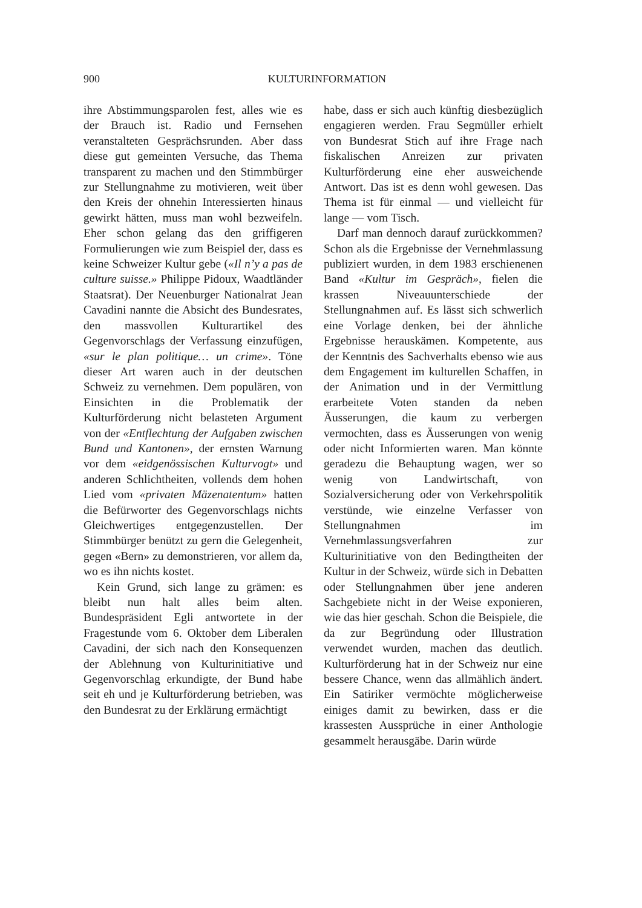900 KULTURINFORMATION
ihre Abstimmungsparolen fest, alles wie es der Brauch ist. Radio und Fernsehen veranstalteten Gesprächsrunden. Aber dass diese gut gemeinten Versuche, das Thema transparent zu machen und den Stimmbürger zur Stellungnahme zu motivieren, weit über den Kreis der ohnehin Interessierten hinaus gewirkt hätten, muss man wohl bezweifeln. Eher schon gelang das den griffigeren Formulierungen wie zum Beispiel der, dass es keine Schweizer Kultur gebe («Il n’y a pas de culture suisse.» Philippe Pidoux, Waadtländer Staatsrat). Der Neuenburger Nationalrat Jean Cavadini nannte die Absicht des Bundesrates, den massvollen Kulturartikel des Gegenvorschlags der Verfassung einzufügen, «sur le plan politique… un crime». Töne dieser Art waren auch in der deutschen Schweiz zu vernehmen. Dem populären, von Einsichten in die Problematik der Kulturförderung nicht belasteten Argument von der «Entflechtung der Aufgaben zwischen Bund und Kantonen», der ernsten Warnung vor dem «eidgenössischen Kulturvogt» und anderen Schlichtheiten, vollends dem hohen Lied vom «privaten Mäzenatentum» hatten die Befürworter des Gegenvorschlags nichts Gleichwertiges entgegenzustellen. Der Stimmbürger benützt zu gern die Gelegenheit, gegen «Bern» zu demonstrieren, vor allem da, wo es ihn nichts kostet.
Kein Grund, sich lange zu grämen: es bleibt nun halt alles beim alten. Bundespräsident Egli antwortete in der Fragestunde vom 6. Oktober dem Liberalen Cavadini, der sich nach den Konsequenzen der Ablehnung von Kulturinitiative und Gegenvorschlag erkundigte, der Bund habe seit eh und je Kulturförderung betrieben, was den Bundesrat zu der Erklärung ermächtigt
habe, dass er sich auch künftig diesbezüglich engagieren werden. Frau Segmüller erhielt von Bundesrat Stich auf ihre Frage nach fiskalischen Anreizen zur privaten Kulturförderung eine eher ausweichende Antwort. Das ist es denn wohl gewesen. Das Thema ist für einmal — und vielleicht für lange — vom Tisch.
Darf man dennoch darauf zurückkommen? Schon als die Ergebnisse der Vernehmlassung publiziert wurden, in dem 1983 erschienenen Band «Kultur im Gespräch», fielen die krassen Niveauunterschiede der Stellungnahmen auf. Es lässt sich schwerlich eine Vorlage denken, bei der ähnliche Ergebnisse herauskämen. Kompetente, aus der Kenntnis des Sachverhalts ebenso wie aus dem Engagement im kulturellen Schaffen, in der Animation und in der Vermittlung erarbeitete Voten standen da neben Äusserungen, die kaum zu verbergen vermochten, dass es Äusserungen von wenig oder nicht Informierten waren. Man könnte geradezu die Behauptung wagen, wer so wenig von Landwirtschaft, von Sozialversicherung oder von Verkehrspolitik verstünde, wie einzelne Verfasser von Stellungnahmen im Vernehmlassungsverfahren zur Kulturinitiative von den Bedingtheiten der Kultur in der Schweiz, würde sich in Debatten oder Stellungnahmen über jene anderen Sachgebiete nicht in der Weise exponieren, wie das hier geschah. Schon die Beispiele, die da zur Begründung oder Illustration verwendet wurden, machen das deutlich. Kulturförderung hat in der Schweiz nur eine bessere Chance, wenn das allmählich ändert. Ein Satiriker vermöchte möglicherweise einiges damit zu bewirken, dass er die krassesten Aussprüche in einer Anthologie gesammelt herausgäbe. Darin würde